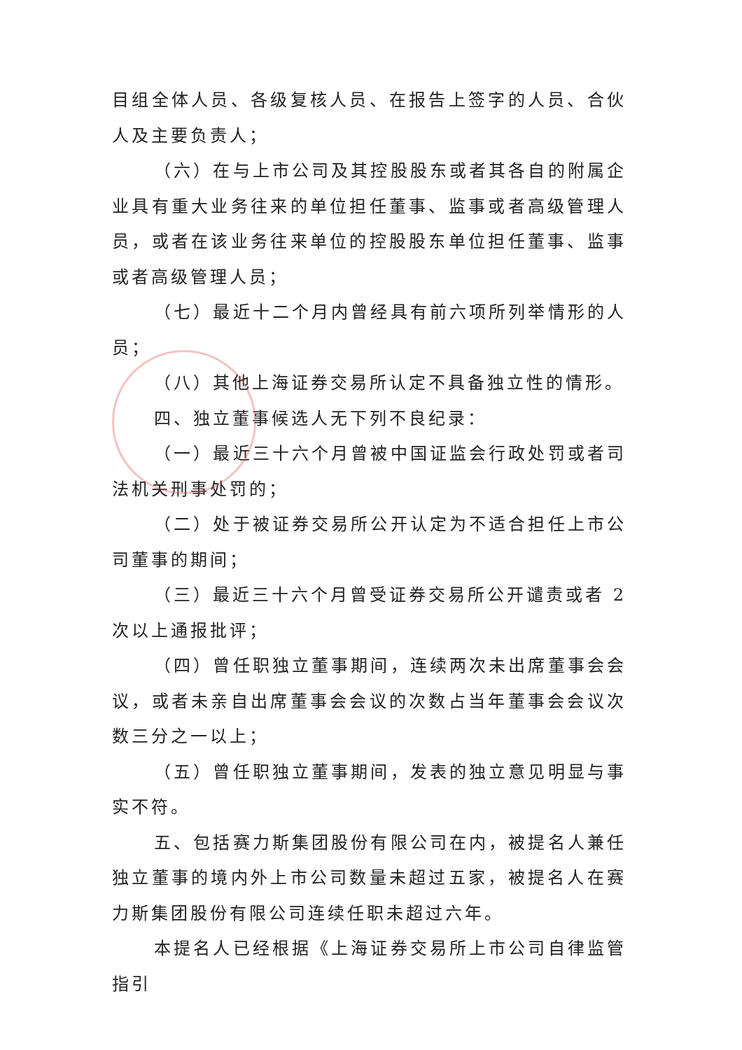目组全体人员、各级复核人员、在报告上签字的人员、合伙人及主要负责人；
（六）在与上市公司及其控股股东或者其各自的附属企业具有重大业务往来的单位担任董事、监事或者高级管理人员，或者在该业务往来单位的控股股东单位担任董事、监事或者高级管理人员；
（七）最近十二个月内曾经具有前六项所列举情形的人员；
（八）其他上海证券交易所认定不具备独立性的情形。
四、独立董事候选人无下列不良纪录：
（一）最近三十六个月曾被中国证监会行政处罚或者司法机关刑事处罚的；
（二）处于被证券交易所公开认定为不适合担任上市公司董事的期间；
（三）最近三十六个月曾受证券交易所公开谴责或者 2 次以上通报批评；
（四）曾任职独立董事期间，连续两次未出席董事会会议，或者未亲自出席董事会会议的次数占当年董事会会议次数三分之一以上；
（五）曾任职独立董事期间，发表的独立意见明显与事实不符。
五、包括赛力斯集团股份有限公司在内，被提名人兼任独立董事的境内外上市公司数量未超过五家，被提名人在赛力斯集团股份有限公司连续任职未超过六年。
本提名人已经根据《上海证券交易所上市公司自律监管指引